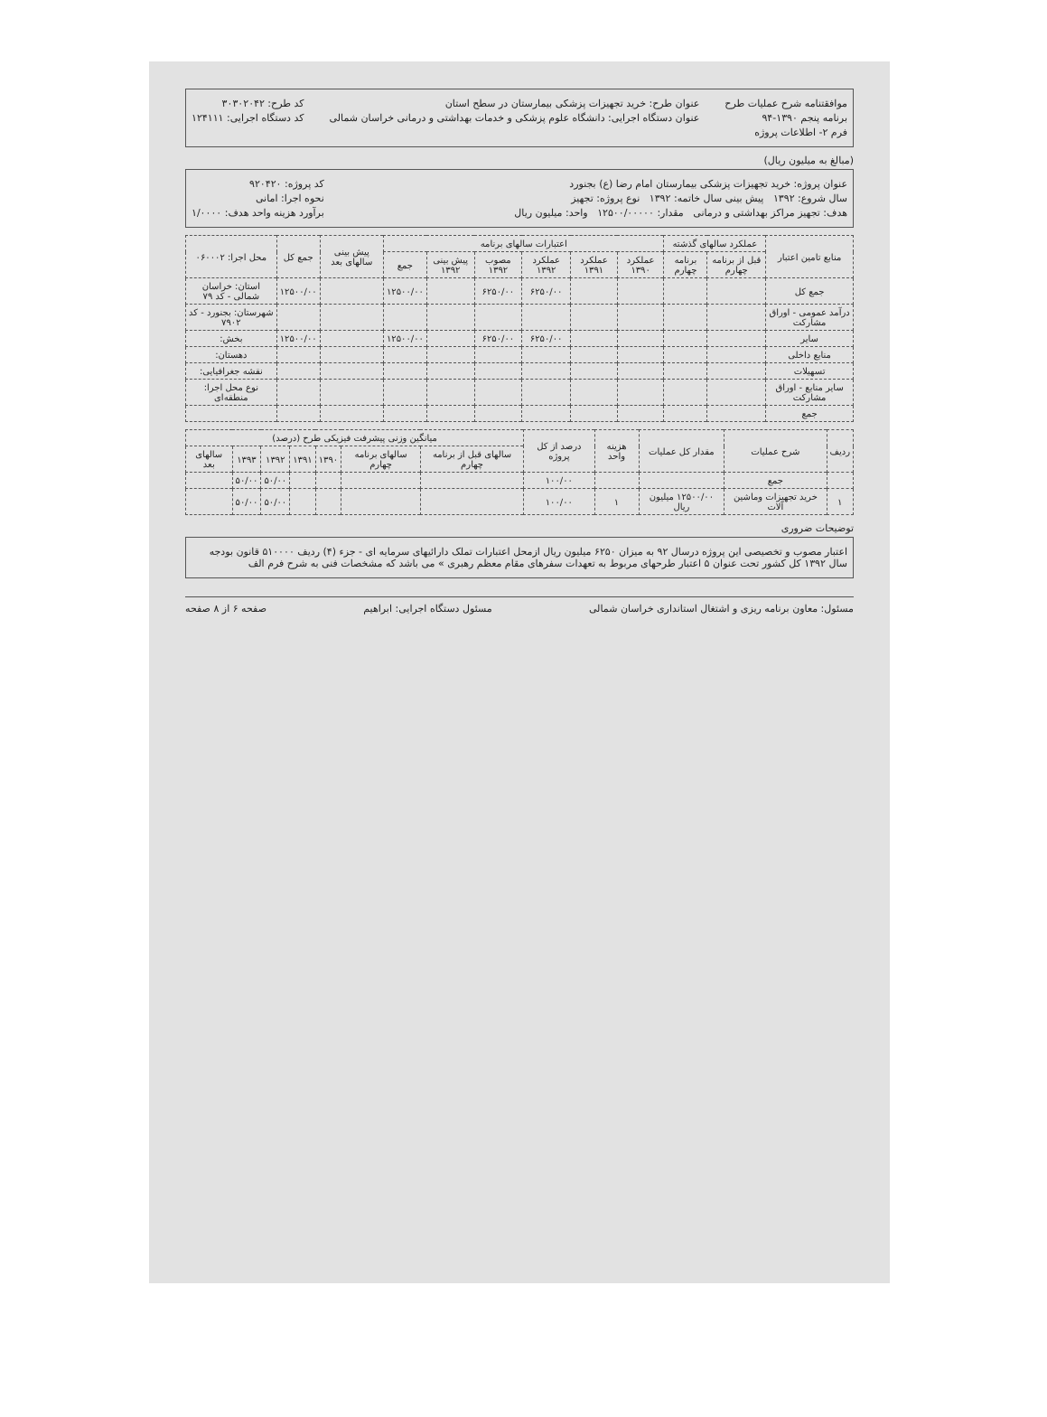موافقتنامه شرح عملیات طرح
برنامه پنجم ۱۳۹۰-۹۴
فرم ۲- اطلاعات پروژه
عنوان طرح: خرید تجهیزات پزشکی بیمارستان در سطح استان
عنوان دستگاه اجرایی: دانشگاه علوم پزشکی و خدمات بهداشتی و درمانی خراسان شمالی
کد طرح: ۳۰۳۰۲۰۴۲
کد دستگاه اجرایی: ۱۲۴۱۱۱
(مبالغ به میلیون ریال)
عنوان پروژه: خرید تجهیزات پزشکی بیمارستان امام رضا (ع) بجنورد
سال شروع: ۱۳۹۲ پیش بینی سال خاتمه: ۱۳۹۲ نوع پروژه: تجهیز
هدف: تجهیز مراکز بهداشتی و درمانی مقدار: ۱۲۵۰۰/۰۰۰۰۰ واحد: میلیون ریال
کد پروژه: ۹۲۰۴۲۰
نحوه اجرا: امانی
برآورد هزینه واحد هدف: ۱/۰۰۰۰
| منابع تامین اعتبار | عملکرد سالهای گذشته | | اعتبارات سالهای برنامه | | | | | | پیش بینی سالهای بعد | جمع کل | محل اجرا: ۰۶۰۰۰۲ |
| --- | --- | --- | --- | --- | --- | --- | --- | --- | --- | --- | --- |
| | قبل از برنامه چهارم | برنامه چهارم | عملکرد ۱۳۹۰ | عملکرد ۱۳۹۱ | عملکرد ۱۳۹۲ | مصوب ۱۳۹۲ | پیش بینی ۱۳۹۲ | جمع | | | |
| جمع کل | | | | | ۶۲۵۰/۰۰ | ۶۲۵۰/۰۰ | | ۱۲۵۰۰/۰۰ | | ۱۲۵۰۰/۰۰ | استان: خراسان شمالی - کد ۷۹ |
| درآمد عمومی - اوراق مشارکت | | | | | | | | | | | شهرستان: بجنورد - کد ۷۹۰۲ |
| سایر | | | | | ۶۲۵۰/۰۰ | ۶۲۵۰/۰۰ | | ۱۲۵۰۰/۰۰ | | ۱۲۵۰۰/۰۰ | بخش: |
| منابع داخلی | | | | | | | | | | | دهستان: |
| تسهیلات | | | | | | | | | | | نقشه جغرافیایی: |
| سایر منابع - اوراق مشارکت | | | | | | | | | | | نوع محل اجرا: منطقه‌ای |
| جمع | | | | | | | | | | | |
| ردیف | شرح عملیات | مقدار کل عملیات | هزینه واحد | درصد از کل پروژه | میانگین وزنی پیشرفت فیزیکی طرح (درصد) | | | | | | |
| --- | --- | --- | --- | --- | --- | --- | --- | --- | --- | --- | --- |
| | | | | | سالهای قبل از برنامه چهارم | سالهای برنامه چهارم | ۱۳۹۰ | ۱۳۹۱ | ۱۳۹۲ | ۱۳۹۳ | سالهای بعد |
| | جمع | | | ۱۰۰/۰۰ | | | | | ۵۰/۰۰ | ۵۰/۰۰ | |
| ۱ | خرید تجهیزات وماشین آلات | ۱۲۵۰۰/۰۰ میلیون ریال | ۱ | ۱۰۰/۰۰ | | | | | ۵۰/۰۰ | ۵۰/۰۰ | |
توضیحات ضروری
اعتبار مصوب و تخصیصی این پروژه درسال ۹۲ به میزان ۶۲۵۰ میلیون ریال ازمحل اعتبارات تملک دارائیهای سرمایه ای - جزء (۴) ردیف ۵۱۰۰۰۰ قانون بودجه سال ۱۳۹۲ کل کشور تحت عنوان ۵ اعتبار طرحهای مربوط به تعهدات سفرهای مقام معظم رهبری » می باشد که مشخصات فنی به شرح فرم الف
مسئول: معاون برنامه ریزی و اشتغال استانداری خراسان شمالی مسئول دستگاه اجرایی: ابراهیم صفحه ۶ از ۸ صفحه